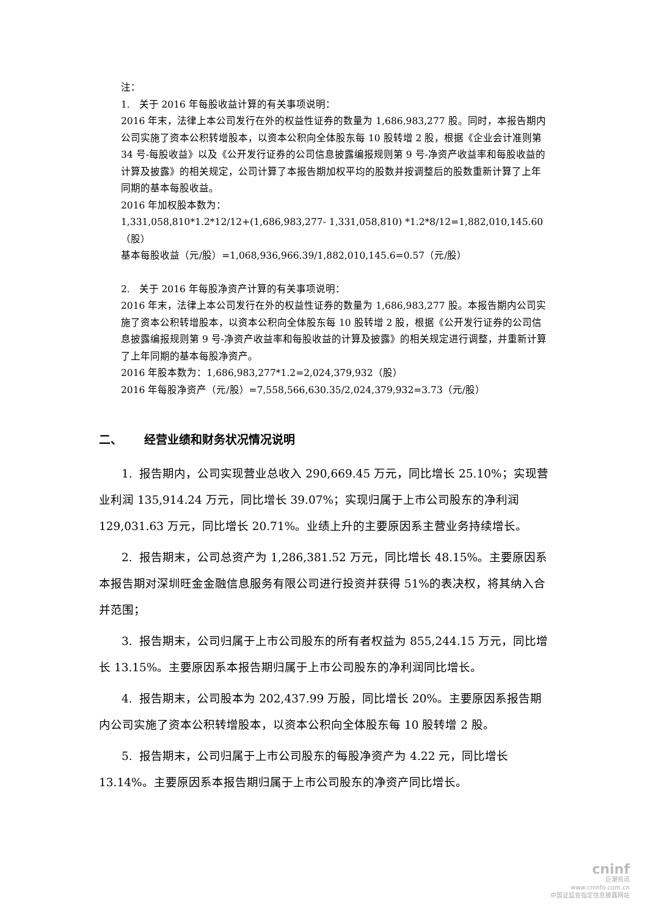注：
1. 关于 2016 年每股收益计算的有关事项说明：
2016 年末，法律上本公司发行在外的权益性证券的数量为 1,686,983,277 股。同时，本报告期内公司实施了资本公积转增股本，以资本公积向全体股东每 10 股转增 2 股，根据《企业会计准则第 34 号-每股收益》以及《公开发行证券的公司信息披露编报规则第 9 号-净资产收益率和每股收益的计算及披露》的相关规定，公司计算了本报告期加权平均的股数并按调整后的股数重新计算了上年同期的基本每股收益。
2016 年加权股本数为：
1,331,058,810*1.2*12/12+(1,686,983,277- 1,331,058,810) *1.2*8/12=1,882,010,145.60（股）
基本每股收益（元/股）=1,068,936,966.39/1,882,010,145.6=0.57（元/股）
2. 关于 2016 年每股净资产计算的有关事项说明：
2016 年末，法律上本公司发行在外的权益性证券的数量为 1,686,983,277 股。本报告期内公司实施了资本公积转增股本，以资本公积向全体股东每 10 股转增 2 股，根据《公开发行证券的公司信息披露编报规则第 9 号-净资产收益率和每股收益的计算及披露》的相关规定进行调整，并重新计算了上年同期的基本每股净资产。
2016 年股本数为：1,686,983,277*1.2=2,024,379,932（股）
2016 年每股净资产（元/股）=7,558,566,630.35/2,024,379,932=3.73（元/股）
二、 经营业绩和财务状况情况说明
1. 报告期内，公司实现营业总收入 290,669.45 万元，同比增长 25.10%；实现营业利润 135,914.24 万元，同比增长 39.07%；实现归属于上市公司股东的净利润 129,031.63 万元，同比增长 20.71%。业绩上升的主要原因系主营业务持续增长。
2. 报告期末，公司总资产为 1,286,381.52 万元，同比增长 48.15%。主要原因系本报告期对深圳旺金金融信息服务有限公司进行投资并获得 51%的表决权，将其纳入合并范围；
3. 报告期末，公司归属于上市公司股东的所有者权益为 855,244.15 万元，同比增长 13.15%。主要原因系本报告期归属于上市公司股东的净利润同比增长。
4. 报告期末，公司股本为 202,437.99 万股，同比增长 20%。主要原因系报告期内公司实施了资本公积转增股本，以资本公积向全体股东每 10 股转增 2 股。
5. 报告期末，公司归属于上市公司股东的每股净资产为 4.22 元，同比增长 13.14%。主要原因系本报告期归属于上市公司股东的净资产同比增长。
cninf
巨潮资讯
www.cninfo.com.cn
中国证监会指定信息披露网站